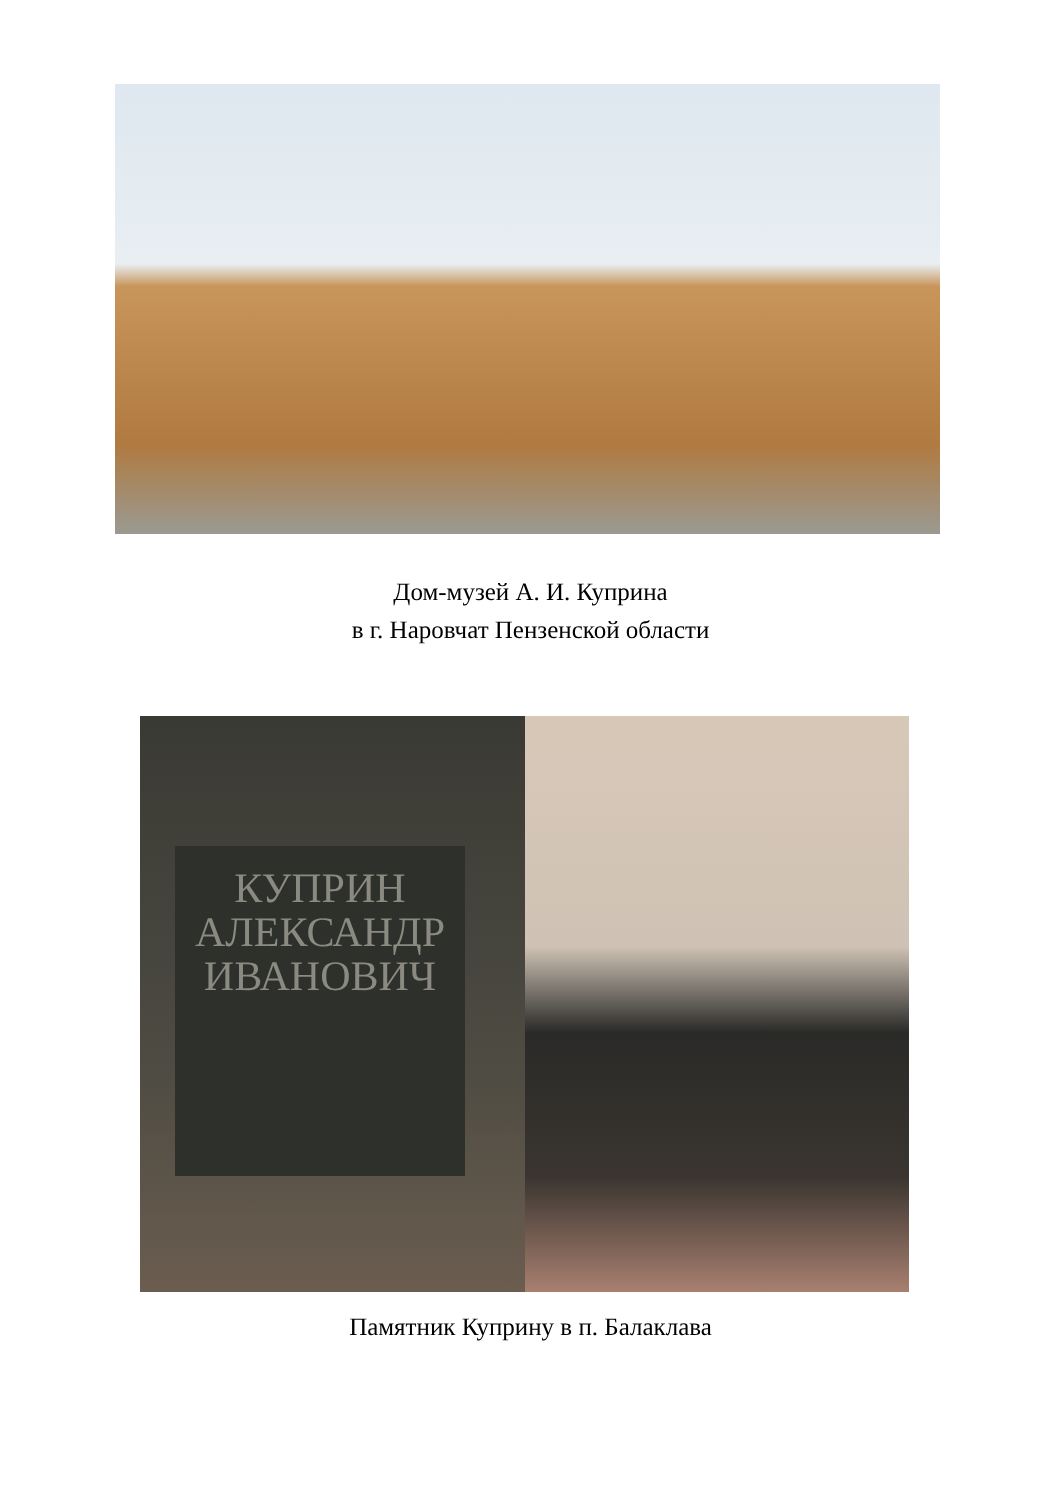Дом-музей А. И. Куприна
в г. Наровчат Пензенской области
КУПРИН
АЛЕКСАНДР
ИВАНОВИЧ
Памятник Куприну в п. Балаклава